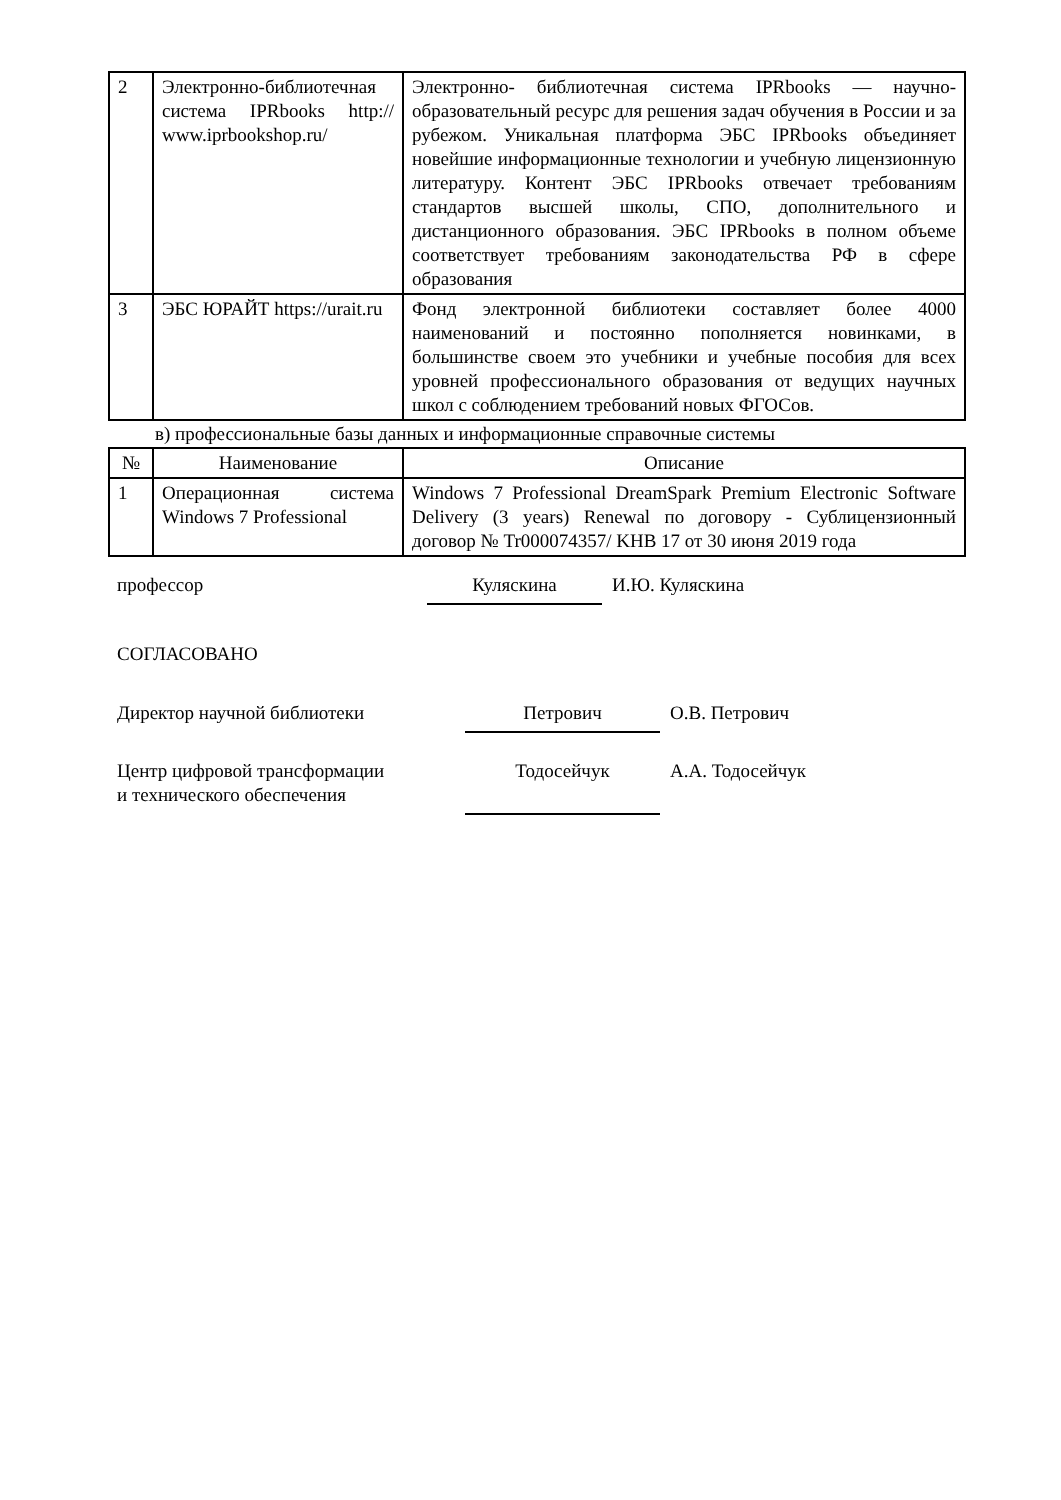| 2 | Электронно-библиотечная система IPRbooks http:// www.iprbookshop.ru/ | Электронно- библиотечная система IPRbooks — научно- образовательный ресурс для решения задач обучения в России и за рубежом. Уникальная платформа ЭБС IPRbooks объединяет новейшие информационные технологии и учебную лицензионную литературу. Контент ЭБС IPRbooks отвечает требованиям стандартов высшей школы, СПО, дополнительного и дистанционного образования. ЭБС IPRbooks в полном объеме соответствует требованиям законодательства РФ в сфере образования |
| 3 | ЭБС ЮРАЙТ https://urait.ru | Фонд электронной библиотеки составляет более 4000 наименований и постоянно пополняется новинками, в большинстве своем это учебники и учебные пособия для всех уровней профессионального образования от ведущих научных школ с соблюдением требований новых ФГОСов. |
в) профессиональные базы данных и информационные справочные системы
| № | Наименование | Описание |
| --- | --- | --- |
| 1 | Операционная система Windows 7 Professional | Windows 7 Professional DreamSpark Premium Electronic Software Delivery (3 years) Renewal по договору - Сублицензионный договор № Tr000074357/ KHB 17 от 30 июня 2019 года |
профессор Куляскина И.Ю. Куляскина
СОГЛАСОВАНО
Директор научной библиотеки Петрович О.В. Петрович
Центр цифровой трансформации
и технического обеспечения
Тодосейчук
А.А. Тодосейчук